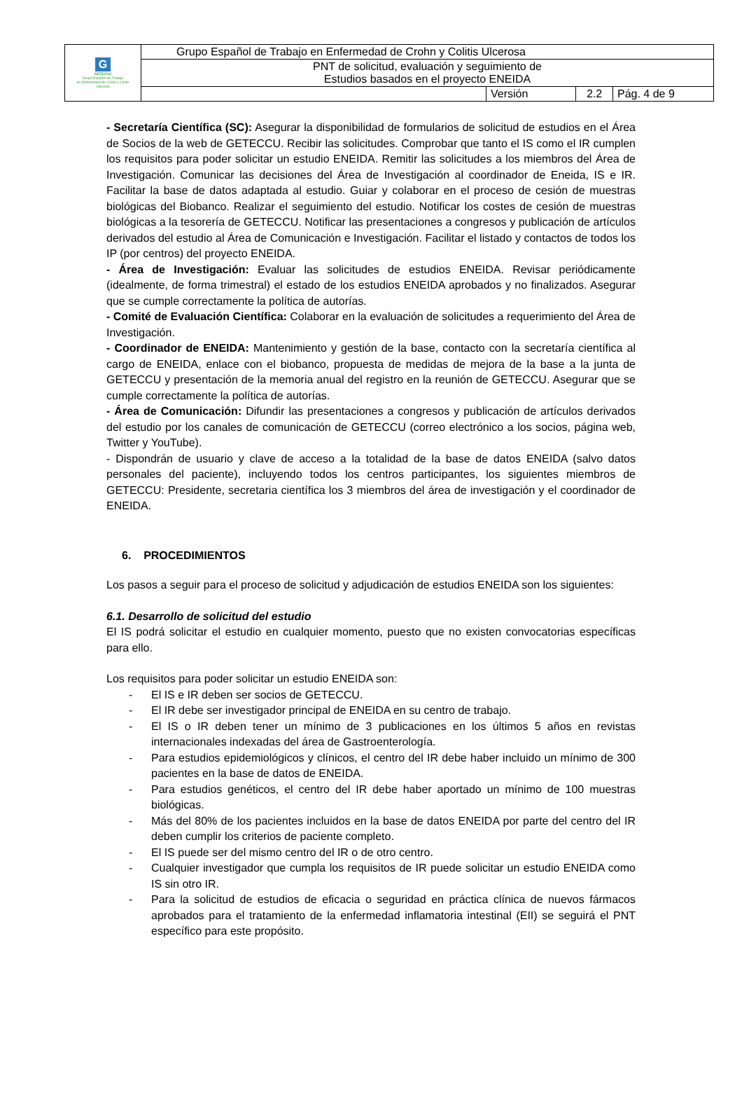| G GETECCU Grupo Español de Trabajo en Enfermedad de Crohn y Colitis Ulcerosa | Grupo Español de Trabajo en Enfermedad de Crohn y Colitis Ulcerosa | | | |
| | PNT de solicitud, evaluación y seguimiento de Estudios basados en el proyecto ENEIDA | | | |
| | | Versión | 2.2 | Pág. 4 de 9 |
- Secretaría Científica (SC): Asegurar la disponibilidad de formularios de solicitud de estudios en el Área de Socios de la web de GETECCU. Recibir las solicitudes. Comprobar que tanto el IS como el IR cumplen los requisitos para poder solicitar un estudio ENEIDA. Remitir las solicitudes a los miembros del Área de Investigación. Comunicar las decisiones del Área de Investigación al coordinador de Eneida, IS e IR. Facilitar la base de datos adaptada al estudio. Guiar y colaborar en el proceso de cesión de muestras biológicas del Biobanco. Realizar el seguimiento del estudio. Notificar los costes de cesión de muestras biológicas a la tesorería de GETECCU. Notificar las presentaciones a congresos y publicación de artículos derivados del estudio al Área de Comunicación e Investigación. Facilitar el listado y contactos de todos los IP (por centros) del proyecto ENEIDA.
- Área de Investigación: Evaluar las solicitudes de estudios ENEIDA. Revisar periódicamente (idealmente, de forma trimestral) el estado de los estudios ENEIDA aprobados y no finalizados. Asegurar que se cumple correctamente la política de autorías.
- Comité de Evaluación Científica: Colaborar en la evaluación de solicitudes a requerimiento del Área de Investigación.
- Coordinador de ENEIDA: Mantenimiento y gestión de la base, contacto con la secretaría científica al cargo de ENEIDA, enlace con el biobanco, propuesta de medidas de mejora de la base a la junta de GETECCU y presentación de la memoria anual del registro en la reunión de GETECCU. Asegurar que se cumple correctamente la política de autorías.
- Área de Comunicación: Difundir las presentaciones a congresos y publicación de artículos derivados del estudio por los canales de comunicación de GETECCU (correo electrónico a los socios, página web, Twitter y YouTube).
- Dispondrán de usuario y clave de acceso a la totalidad de la base de datos ENEIDA (salvo datos personales del paciente), incluyendo todos los centros participantes, los siguientes miembros de GETECCU: Presidente, secretaria científica los 3 miembros del área de investigación y el coordinador de ENEIDA.
6. PROCEDIMIENTOS
Los pasos a seguir para el proceso de solicitud y adjudicación de estudios ENEIDA son los siguientes:
6.1. Desarrollo de solicitud del estudio
El IS podrá solicitar el estudio en cualquier momento, puesto que no existen convocatorias específicas para ello.
Los requisitos para poder solicitar un estudio ENEIDA son:
- El IS e IR deben ser socios de GETECCU.
- El IR debe ser investigador principal de ENEIDA en su centro de trabajo.
- El IS o IR deben tener un mínimo de 3 publicaciones en los últimos 5 años en revistas internacionales indexadas del área de Gastroenterología.
- Para estudios epidemiológicos y clínicos, el centro del IR debe haber incluido un mínimo de 300 pacientes en la base de datos de ENEIDA.
- Para estudios genéticos, el centro del IR debe haber aportado un mínimo de 100 muestras biológicas.
- Más del 80% de los pacientes incluidos en la base de datos ENEIDA por parte del centro del IR deben cumplir los criterios de paciente completo.
- El IS puede ser del mismo centro del IR o de otro centro.
- Cualquier investigador que cumpla los requisitos de IR puede solicitar un estudio ENEIDA como IS sin otro IR.
- Para la solicitud de estudios de eficacia o seguridad en práctica clínica de nuevos fármacos aprobados para el tratamiento de la enfermedad inflamatoria intestinal (EII) se seguirá el PNT específico para este propósito.